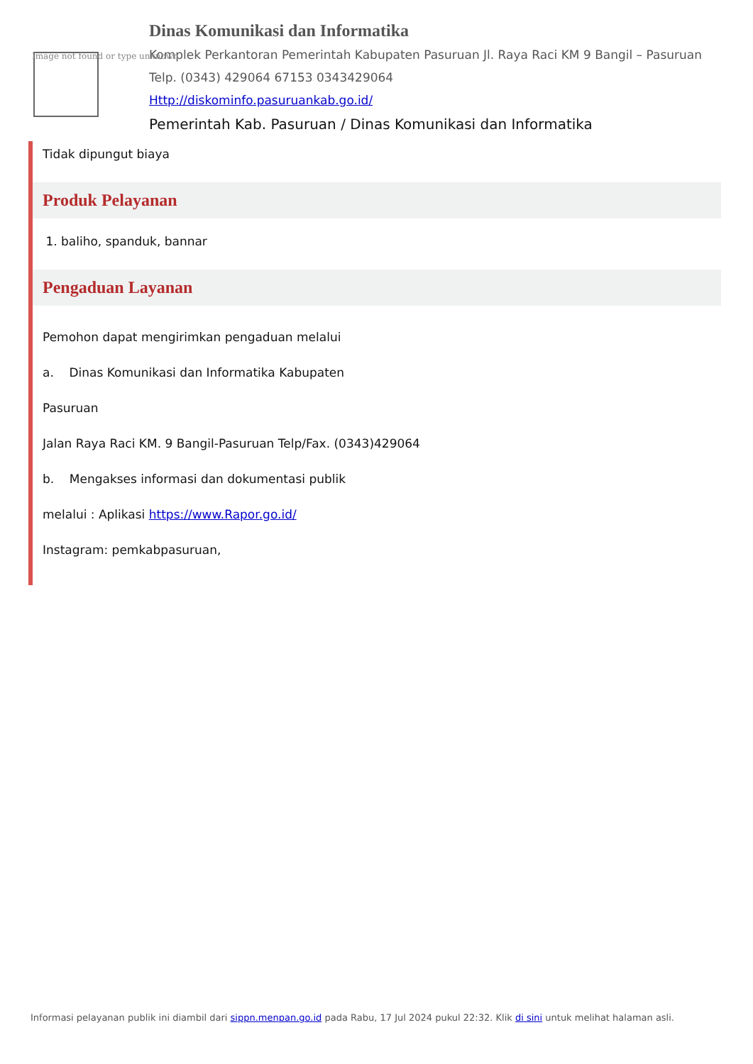Image not found or type unknown
Dinas Komunikasi dan Informatika
Komplek Perkantoran Pemerintah Kabupaten Pasuruan Jl. Raya Raci KM 9 Bangil – Pasuruan
Telp. (0343) 429064 67153 0343429064
Http://diskominfo.pasuruankab.go.id/
Pemerintah Kab. Pasuruan / Dinas Komunikasi dan Informatika
Tidak dipungut biaya
Produk Pelayanan
1. baliho, spanduk, bannar
Pengaduan Layanan
Pemohon dapat mengirimkan pengaduan melalui
a. Dinas Komunikasi dan Informatika Kabupaten
Pasuruan
Jalan Raya Raci KM. 9 Bangil-Pasuruan Telp/Fax. (0343)429064
b. Mengakses informasi dan dokumentasi publik
melalui : Aplikasi https://www.Rapor.go.id/
Instagram: pemkabpasuruan,
Informasi pelayanan publik ini diambil dari sippn.menpan.go.id pada Rabu, 17 Jul 2024 pukul 22:32. Klik di sini untuk melihat halaman asli.